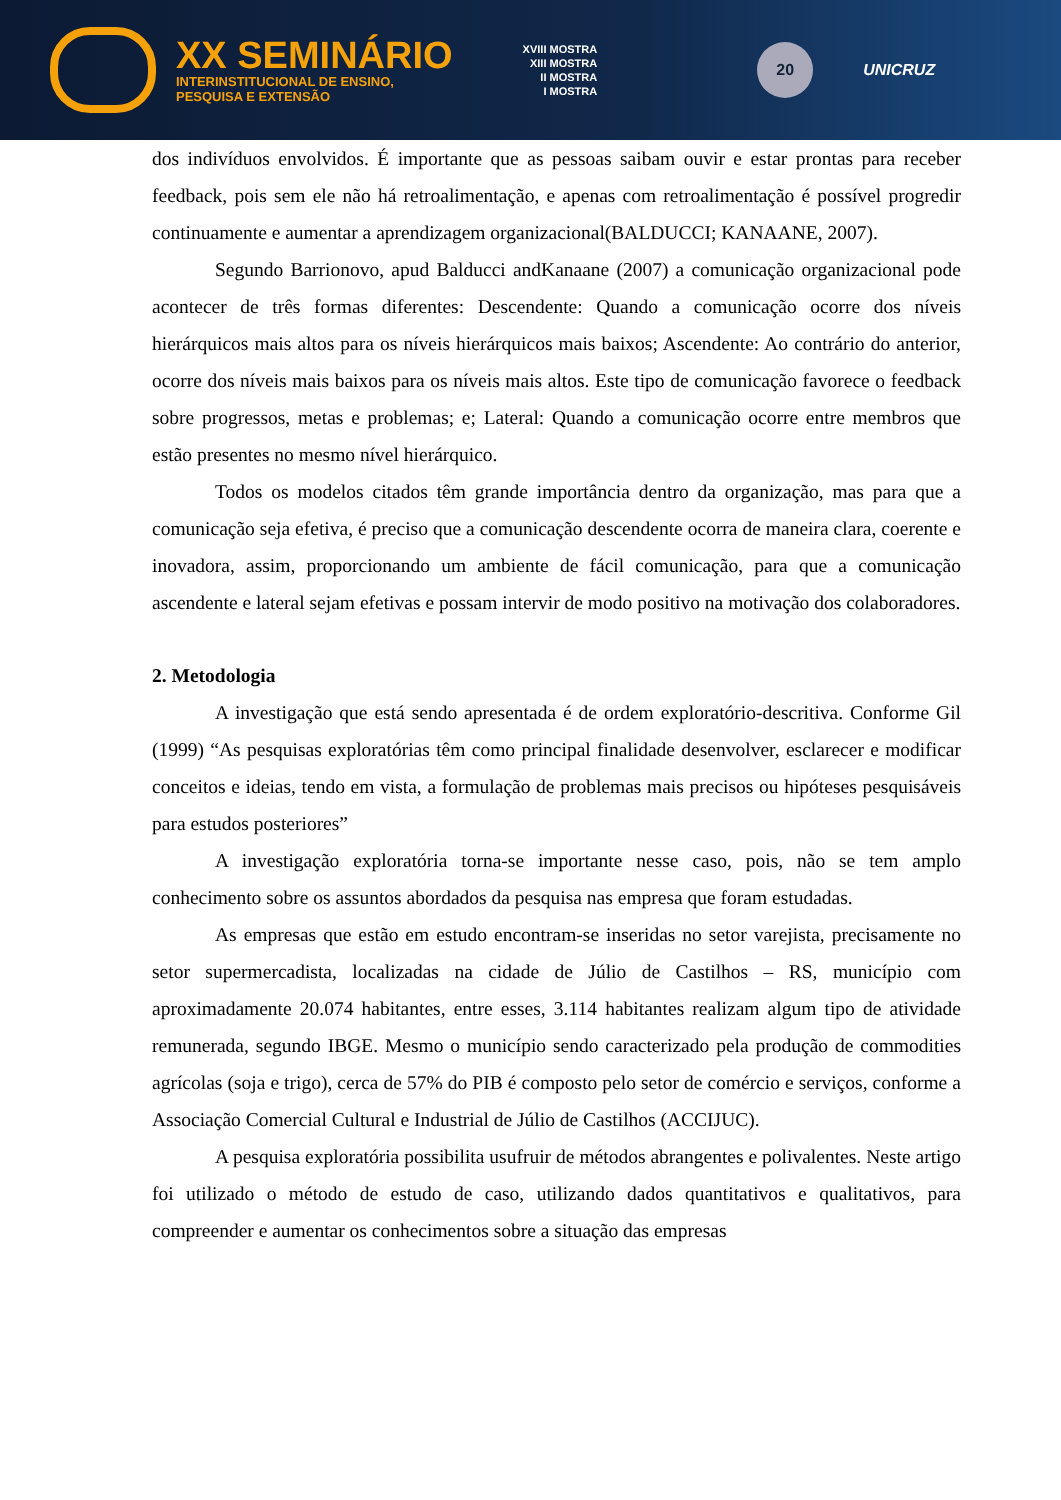XX SEMINÁRIO
INTERINSTITUCIONAL DE ENSINO,
PESQUISA E EXTENSÃO
XVIII MOSTRA
XIII MOSTRA
II MOSTRA
I MOSTRA
20
UNICRUZ
dos indivíduos envolvidos. É importante que as pessoas saibam ouvir e estar prontas para receber feedback, pois sem ele não há retroalimentação, e apenas com retroalimentação é possível progredir continuamente e aumentar a aprendizagem organizacional(BALDUCCI; KANAANE, 2007).
Segundo Barrionovo, apud Balducci andKanaane (2007) a comunicação organizacional pode acontecer de três formas diferentes: Descendente: Quando a comunicação ocorre dos níveis hierárquicos mais altos para os níveis hierárquicos mais baixos; Ascendente: Ao contrário do anterior, ocorre dos níveis mais baixos para os níveis mais altos. Este tipo de comunicação favorece o feedback sobre progressos, metas e problemas; e; Lateral: Quando a comunicação ocorre entre membros que estão presentes no mesmo nível hierárquico.
Todos os modelos citados têm grande importância dentro da organização, mas para que a comunicação seja efetiva, é preciso que a comunicação descendente ocorra de maneira clara, coerente e inovadora, assim, proporcionando um ambiente de fácil comunicação, para que a comunicação ascendente e lateral sejam efetivas e possam intervir de modo positivo na motivação dos colaboradores.
2. Metodologia
A investigação que está sendo apresentada é de ordem exploratório-descritiva. Conforme Gil (1999) “As pesquisas exploratórias têm como principal finalidade desenvolver, esclarecer e modificar conceitos e ideias, tendo em vista, a formulação de problemas mais precisos ou hipóteses pesquisáveis para estudos posteriores”
A investigação exploratória torna-se importante nesse caso, pois, não se tem amplo conhecimento sobre os assuntos abordados da pesquisa nas empresa que foram estudadas.
As empresas que estão em estudo encontram-se inseridas no setor varejista, precisamente no setor supermercadista, localizadas na cidade de Júlio de Castilhos – RS, município com aproximadamente 20.074 habitantes, entre esses, 3.114 habitantes realizam algum tipo de atividade remunerada, segundo IBGE. Mesmo o município sendo caracterizado pela produção de commodities agrícolas (soja e trigo), cerca de 57% do PIB é composto pelo setor de comércio e serviços, conforme a Associação Comercial Cultural e Industrial de Júlio de Castilhos (ACCIJUC).
A pesquisa exploratória possibilita usufruir de métodos abrangentes e polivalentes. Neste artigo foi utilizado o método de estudo de caso, utilizando dados quantitativos e qualitativos, para compreender e aumentar os conhecimentos sobre a situação das empresas